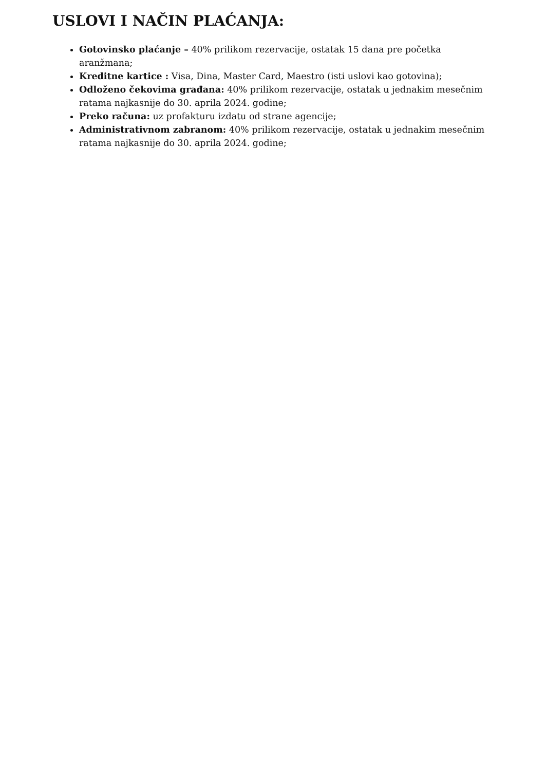USLOVI I NAČIN PLAĆANJA:
Gotovinsko plaćanje – 40% prilikom rezervacije, ostatak 15 dana pre početka aranžmana;
Kreditne kartice : Visa, Dina, Master Card, Maestro (isti uslovi kao gotovina);
Odloženo čekovima građana: 40% prilikom rezervacije, ostatak u jednakim mesečnim ratama najkasnije do 30. aprila 2024. godine;
Preko računa: uz profakturu izdatu od strane agencije;
Administrativnom zabranom: 40% prilikom rezervacije, ostatak u jednakim mesečnim ratama najkasnije do 30. aprila 2024. godine;